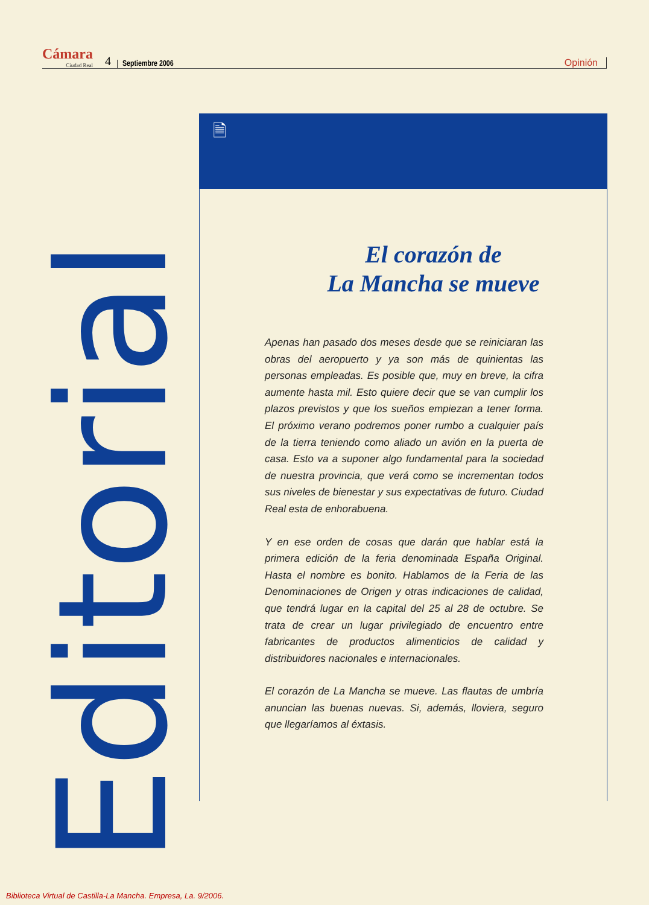Cámara
Ciudad Real
4 Septiembre 2006 Opinión
Editorial
🗎
El corazón de
La Mancha se mueve
Apenas han pasado dos meses desde que se reiniciaran las obras del aeropuerto y ya son más de quinientas las personas empleadas. Es posible que, muy en breve, la cifra aumente hasta mil. Esto quiere decir que se van cumplir los plazos previstos y que los sueños empiezan a tener forma. El próximo verano podremos poner rumbo a cualquier país de la tierra teniendo como aliado un avión en la puerta de casa. Esto va a suponer algo fundamental para la sociedad de nuestra provincia, que verá como se incrementan todos sus niveles de bienestar y sus expectativas de futuro. Ciudad Real esta de enhorabuena.
Y en ese orden de cosas que darán que hablar está la primera edición de la feria denominada España Original. Hasta el nombre es bonito. Hablamos de la Feria de las Denominaciones de Origen y otras indicaciones de calidad, que tendrá lugar en la capital del 25 al 28 de octubre. Se trata de crear un lugar privilegiado de encuentro entre fabricantes de productos alimenticios de calidad y distribuidores nacionales e internacionales.
El corazón de La Mancha se mueve. Las flautas de umbría anuncian las buenas nuevas. Si, además, lloviera, seguro que llegaríamos al éxtasis.
Biblioteca Virtual de Castilla-La Mancha. Empresa, La. 9/2006.